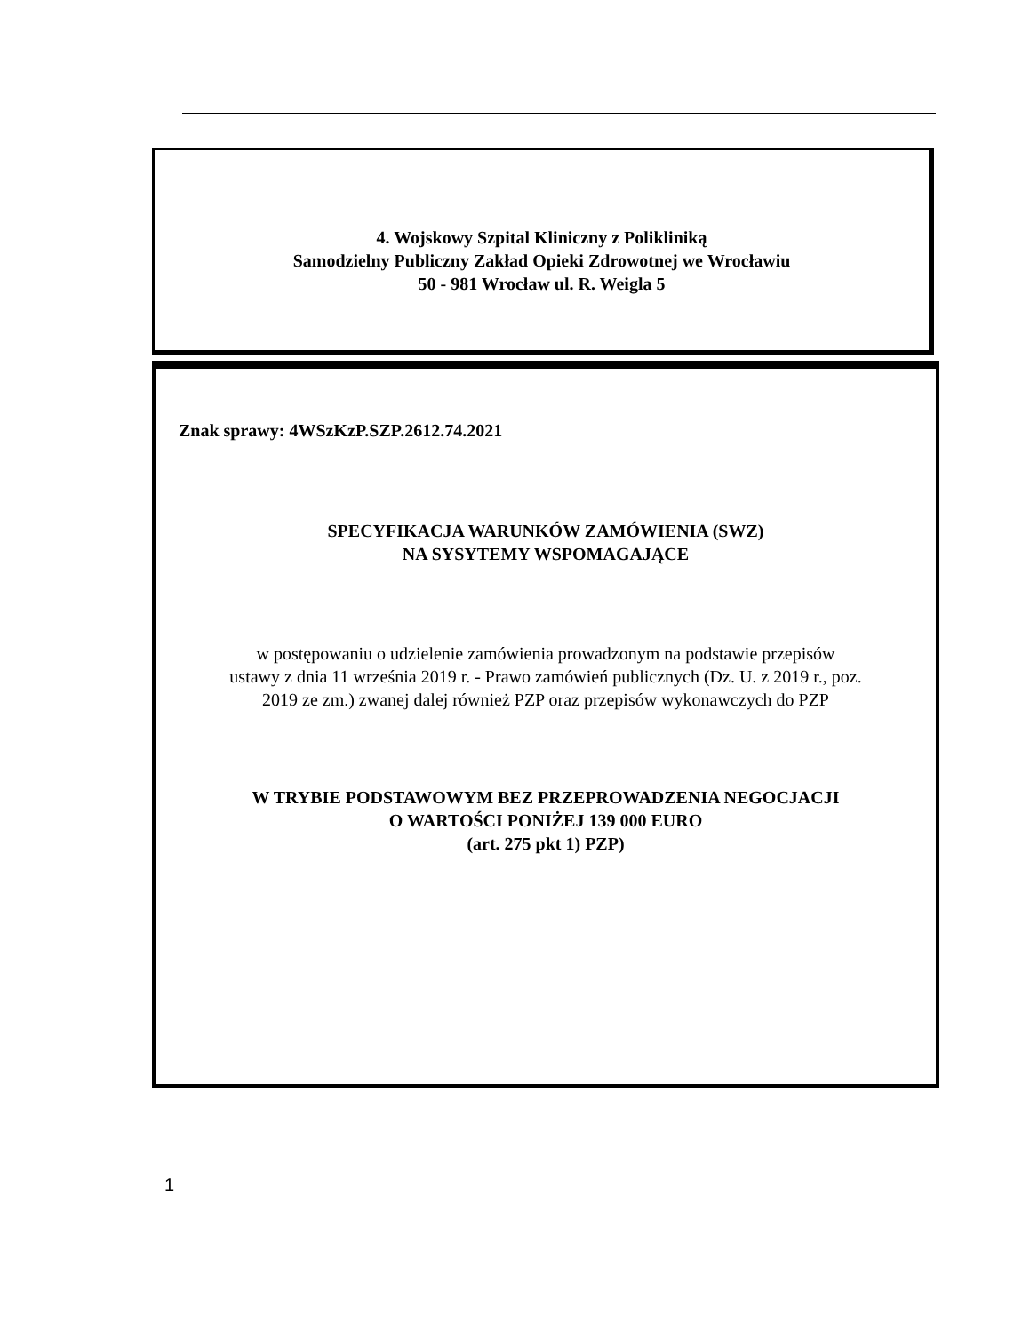4. Wojskowy Szpital Kliniczny z Polikliniką
Samodzielny Publiczny Zakład Opieki Zdrowotnej we Wrocławiu
50 - 981 Wrocław ul. R. Weigla 5
Znak sprawy: 4WSzKzP.SZP.2612.74.2021
SPECYFIKACJA WARUNKÓW ZAMÓWIENIA (SWZ)
NA SYSYTEMY WSPOMAGAJĄCE
w postępowaniu o udzielenie zamówienia prowadzonym na podstawie przepisów
ustawy z dnia 11 września 2019 r. - Prawo zamówień publicznych (Dz. U. z 2019 r., poz.
2019 ze zm.) zwanej dalej również PZP oraz przepisów wykonawczych do PZP
W TRYBIE PODSTAWOWYM BEZ PRZEPROWADZENIA NEGOCJACJI
O WARTOŚCI PONIŻEJ 139 000 EURO
(art. 275 pkt 1) PZP)
1